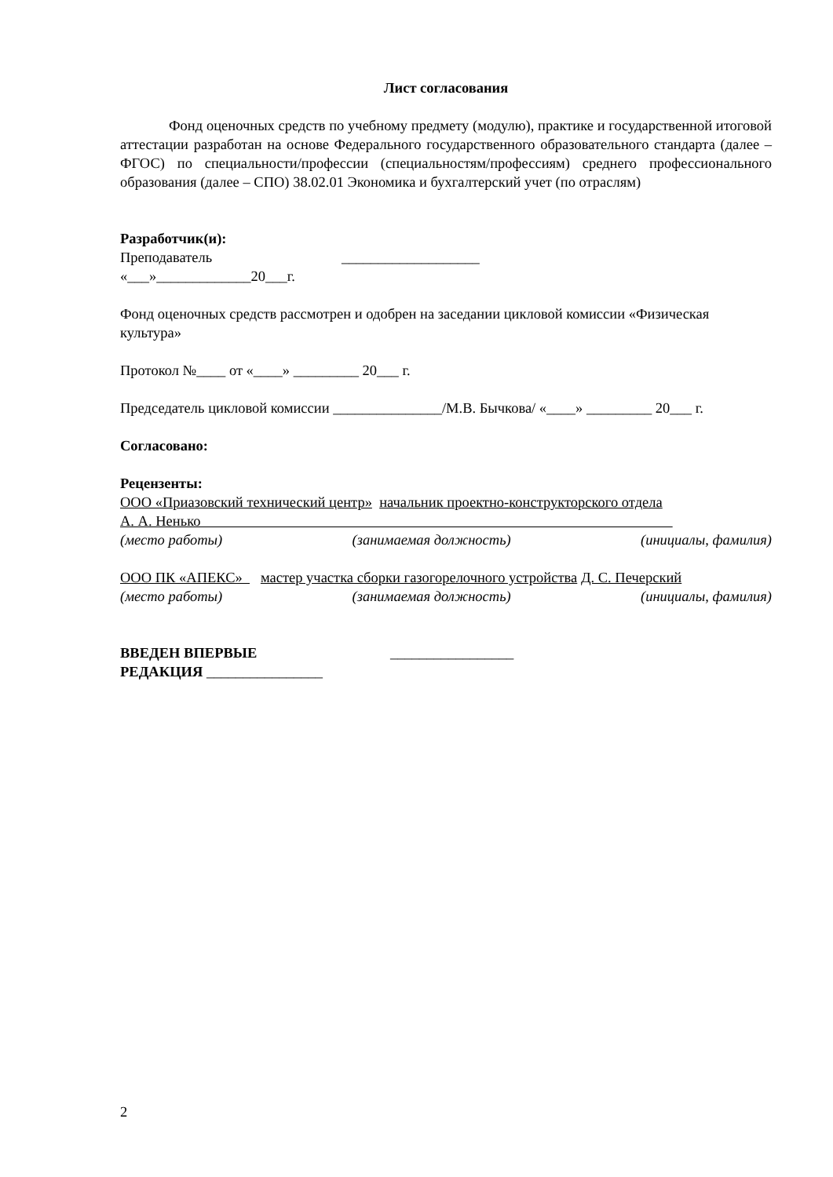Лист согласования
Фонд оценочных средств по учебному предмету (модулю), практике и государственной итоговой аттестации разработан на основе Федерального государственного образовательного стандарта (далее – ФГОС) по специальности/профессии (специальностям/профессиям) среднего профессионального образования (далее – СПО) 38.02.01 Экономика и бухгалтерский учет (по отраслям)
Разработчик(и):
Преподаватель ___________________
«___»_____________20___г.
Фонд оценочных средств рассмотрен и одобрен на заседании цикловой комиссии «Физическая культура»
Протокол №____ от «____» _________ 20___ г.
Председатель цикловой комиссии _______________/М.В. Бычкова/ «____» _________ 20___ г.
Согласовано:
Рецензенты:
ООО «Приазовский технический центр» начальник проектно-конструкторского отдела
А. А. Ненько
(место работы) (занимаемая должность) (инициалы, фамилия)
ООО ПК «АПЕКС» мастер участка сборки газогорелочного устройства Д. С. Печерский
(место работы) (занимаемая должность) (инициалы, фамилия)
ВВЕДЕН ВПЕРВЫЕ _________________
РЕДАКЦИЯ ________________
2